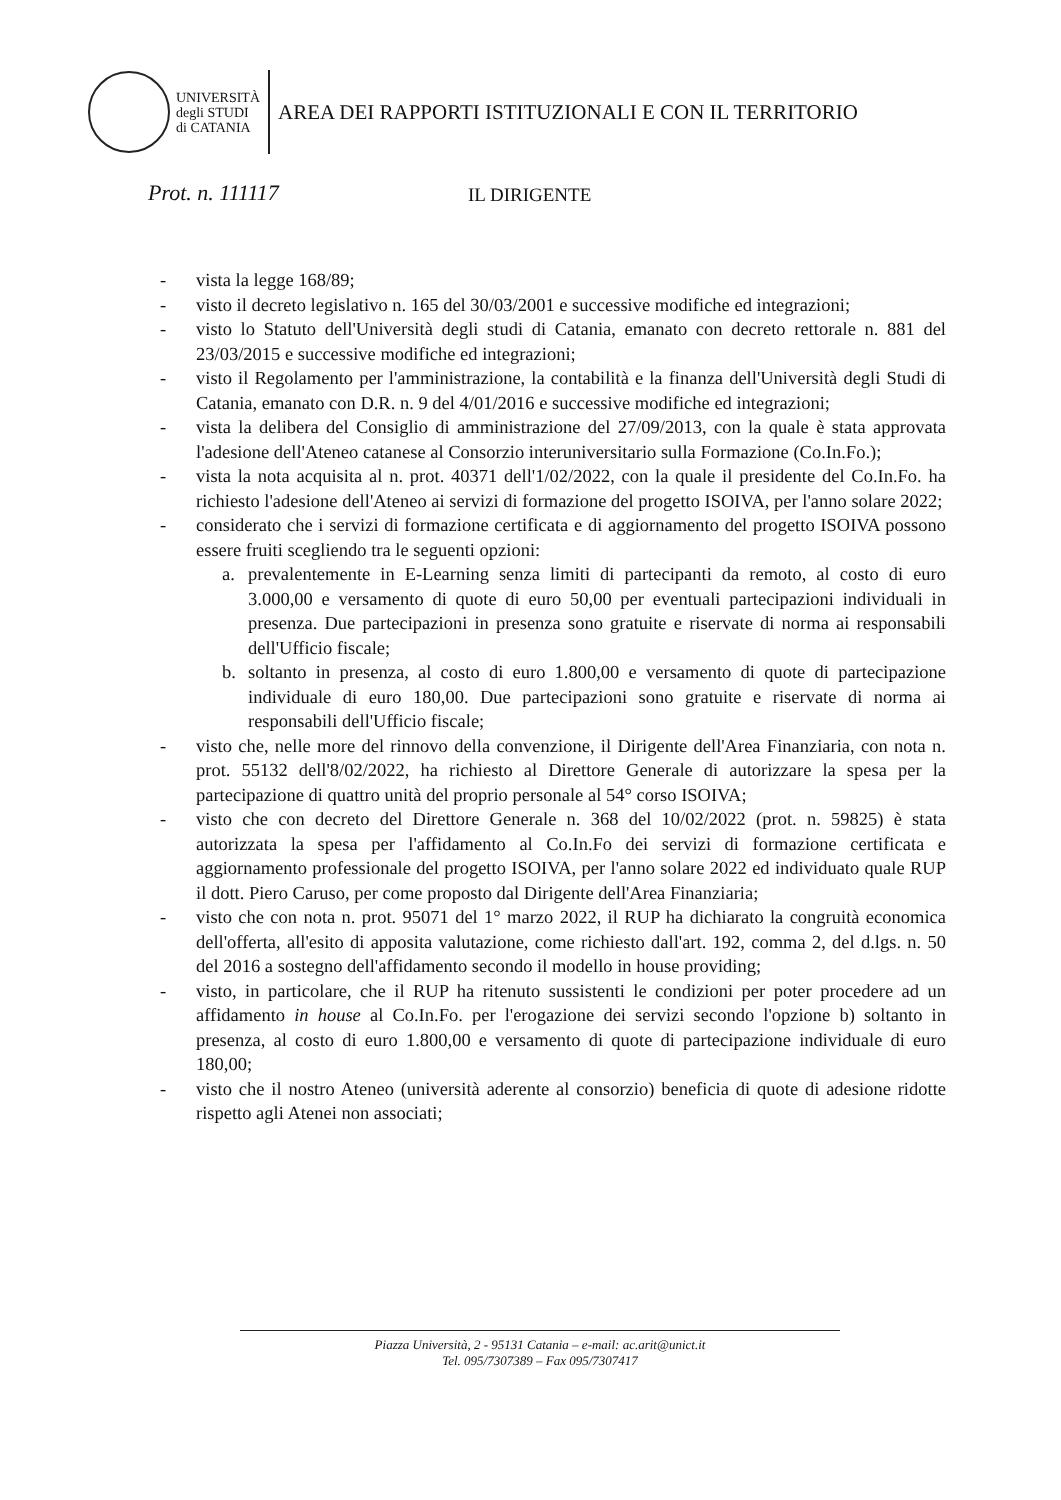UNIVERSITÀ
degli STUDI
di CATANIA
AREA DEI RAPPORTI ISTITUZIONALI E CON IL TERRITORIO
Prot. n. 111117 IL DIRIGENTE
- vista la legge 168/89;
- visto il decreto legislativo n. 165 del 30/03/2001 e successive modifiche ed integrazioni;
- visto lo Statuto dell'Università degli studi di Catania, emanato con decreto rettorale n. 881 del 23/03/2015 e successive modifiche ed integrazioni;
- visto il Regolamento per l'amministrazione, la contabilità e la finanza dell'Università degli Studi di Catania, emanato con D.R. n. 9 del 4/01/2016 e successive modifiche ed integrazioni;
- vista la delibera del Consiglio di amministrazione del 27/09/2013, con la quale è stata approvata l'adesione dell'Ateneo catanese al Consorzio interuniversitario sulla Formazione (Co.In.Fo.);
- vista la nota acquisita al n. prot. 40371 dell'1/02/2022, con la quale il presidente del Co.In.Fo. ha richiesto l'adesione dell'Ateneo ai servizi di formazione del progetto ISOIVA, per l'anno solare 2022;
- considerato che i servizi di formazione certificata e di aggiornamento del progetto ISOIVA possono essere fruiti scegliendo tra le seguenti opzioni:
a. prevalentemente in E-Learning senza limiti di partecipanti da remoto, al costo di euro 3.000,00 e versamento di quote di euro 50,00 per eventuali partecipazioni individuali in presenza. Due partecipazioni in presenza sono gratuite e riservate di norma ai responsabili dell'Ufficio fiscale;
b. soltanto in presenza, al costo di euro 1.800,00 e versamento di quote di partecipazione individuale di euro 180,00. Due partecipazioni sono gratuite e riservate di norma ai responsabili dell'Ufficio fiscale;
- visto che, nelle more del rinnovo della convenzione, il Dirigente dell'Area Finanziaria, con nota n. prot. 55132 dell'8/02/2022, ha richiesto al Direttore Generale di autorizzare la spesa per la partecipazione di quattro unità del proprio personale al 54° corso ISOIVA;
- visto che con decreto del Direttore Generale n. 368 del 10/02/2022 (prot. n. 59825) è stata autorizzata la spesa per l'affidamento al Co.In.Fo dei servizi di formazione certificata e aggiornamento professionale del progetto ISOIVA, per l'anno solare 2022 ed individuato quale RUP il dott. Piero Caruso, per come proposto dal Dirigente dell'Area Finanziaria;
- visto che con nota n. prot. 95071 del 1° marzo 2022, il RUP ha dichiarato la congruità economica dell'offerta, all'esito di apposita valutazione, come richiesto dall'art. 192, comma 2, del d.lgs. n. 50 del 2016 a sostegno dell'affidamento secondo il modello in house providing;
- visto, in particolare, che il RUP ha ritenuto sussistenti le condizioni per poter procedere ad un affidamento in house al Co.In.Fo. per l'erogazione dei servizi secondo l'opzione b) soltanto in presenza, al costo di euro 1.800,00 e versamento di quote di partecipazione individuale di euro 180,00;
- visto che il nostro Ateneo (università aderente al consorzio) beneficia di quote di adesione ridotte rispetto agli Atenei non associati;
Piazza Università, 2 - 95131 Catania – e-mail: ac.arit@unict.it
Tel. 095/7307389 – Fax 095/7307417